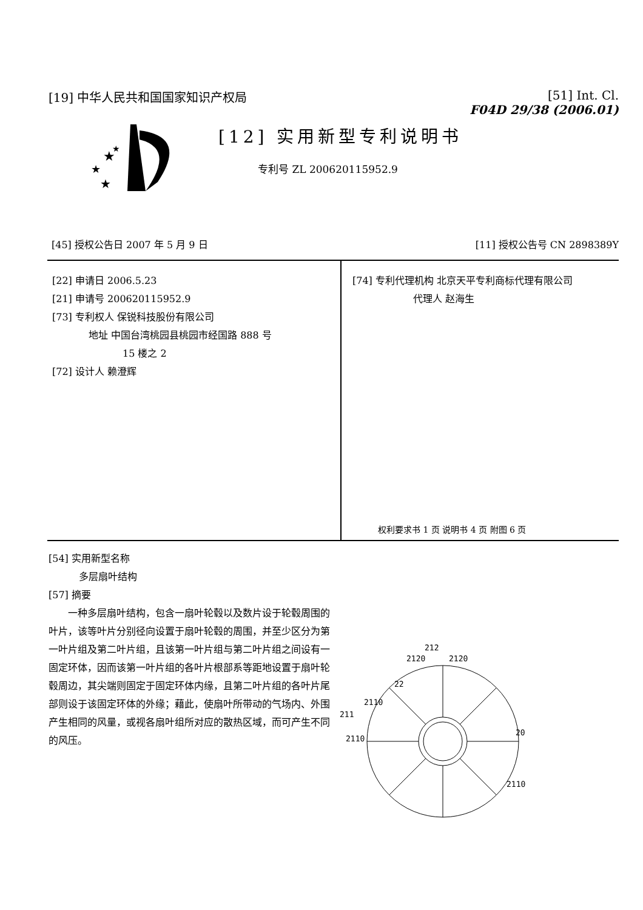[19] 中华人民共和国国家知识产权局 [51] Int. Cl.
F04D 29/38 (2006.01)
★
★
★
★
[12] 实用新型专利说明书
专利号 ZL 200620115952.9
[45] 授权公告日 2007 年 5 月 9 日
[11] 授权公告号 CN 2898389Y
[22] 申请日 2006.5.23
[21] 申请号 200620115952.9
[73] 专利权人 保锐科技股份有限公司
地址 中国台湾桃园县桃园市经国路 888 号
15 楼之 2
[72] 设计人 赖澄辉
[74] 专利代理机构 北京天平专利商标代理有限公司
代理人 赵海生
权利要求书 1 页 说明书 4 页 附图 6 页
[54] 实用新型名称
多层扇叶结构
[57] 摘要
一种多层扇叶结构，包含一扇叶轮毂以及数片设于轮毂周围的叶片，该等叶片分别径向设置于扇叶轮毂的周围，并至少区分为第一叶片组及第二叶片组，且该第一叶片组与第二叶片组之间设有一固定环体，因而该第一叶片组的各叶片根部系等距地设置于扇叶轮毂周边，其尖端则固定于固定环体内缘，且第二叶片组的各叶片尾部则设于该固定环体的外缘；藉此，使扇叶所带动的气场内、外围产生相同的风量，或视各扇叶组所对应的散热区域，而可产生不同的风压。
212
2120
2120
22
2110
211
2110
20
2110